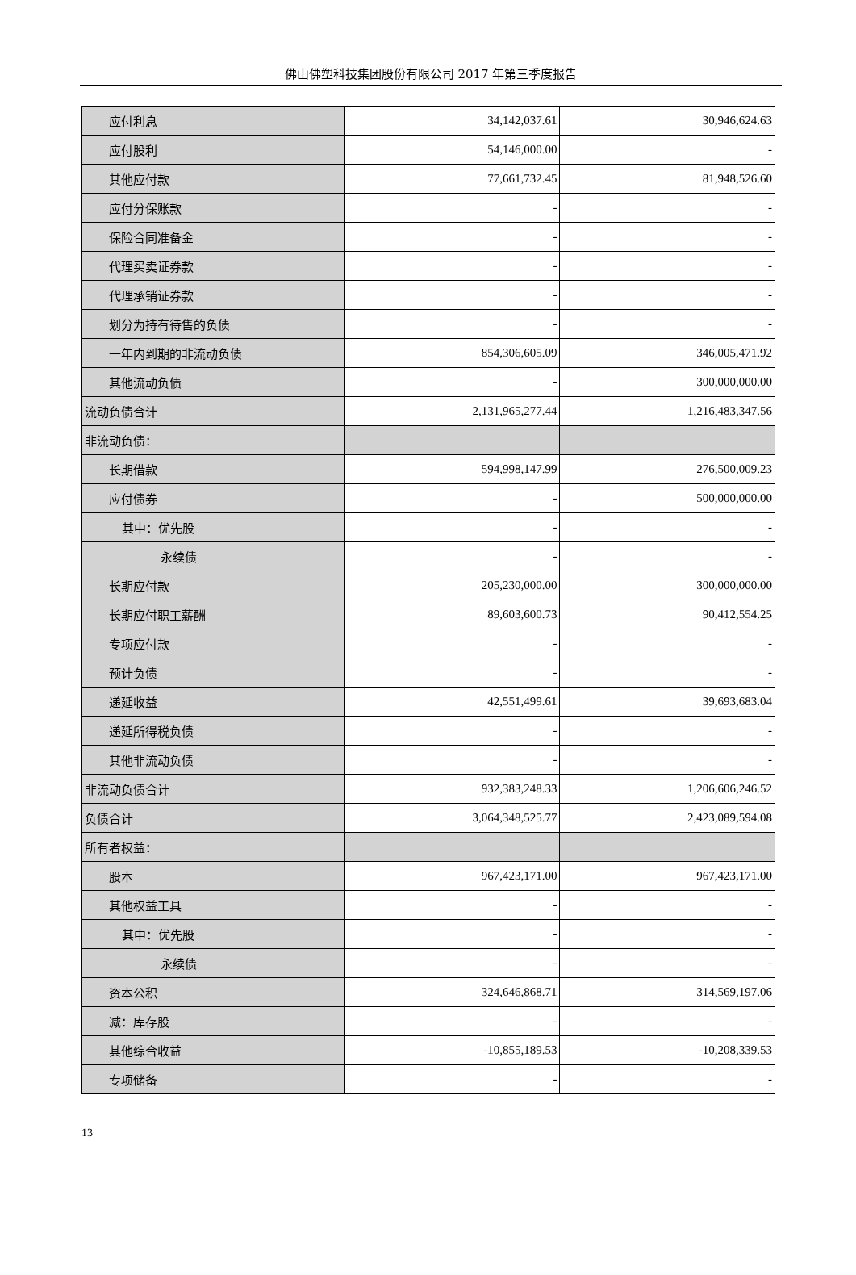佛山佛塑科技集团股份有限公司 2017 年第三季度报告
| 应付利息 | 34,142,037.61 | 30,946,624.63 |
| 应付股利 | 54,146,000.00 | - |
| 其他应付款 | 77,661,732.45 | 81,948,526.60 |
| 应付分保账款 | - | - |
| 保险合同准备金 | - | - |
| 代理买卖证券款 | - | - |
| 代理承销证券款 | - | - |
| 划分为持有待售的负债 | - | - |
| 一年内到期的非流动负债 | 854,306,605.09 | 346,005,471.92 |
| 其他流动负债 | - | 300,000,000.00 |
| 流动负债合计 | 2,131,965,277.44 | 1,216,483,347.56 |
| 非流动负债： | | |
| 长期借款 | 594,998,147.99 | 276,500,009.23 |
| 应付债券 | - | 500,000,000.00 |
| 其中：优先股 | - | - |
| 永续债 | - | - |
| 长期应付款 | 205,230,000.00 | 300,000,000.00 |
| 长期应付职工薪酬 | 89,603,600.73 | 90,412,554.25 |
| 专项应付款 | - | - |
| 预计负债 | - | - |
| 递延收益 | 42,551,499.61 | 39,693,683.04 |
| 递延所得税负债 | - | - |
| 其他非流动负债 | - | - |
| 非流动负债合计 | 932,383,248.33 | 1,206,606,246.52 |
| 负债合计 | 3,064,348,525.77 | 2,423,089,594.08 |
| 所有者权益： | | |
| 股本 | 967,423,171.00 | 967,423,171.00 |
| 其他权益工具 | - | - |
| 其中：优先股 | - | - |
| 永续债 | - | - |
| 资本公积 | 324,646,868.71 | 314,569,197.06 |
| 减：库存股 | - | - |
| 其他综合收益 | -10,855,189.53 | -10,208,339.53 |
| 专项储备 | - | - |
13